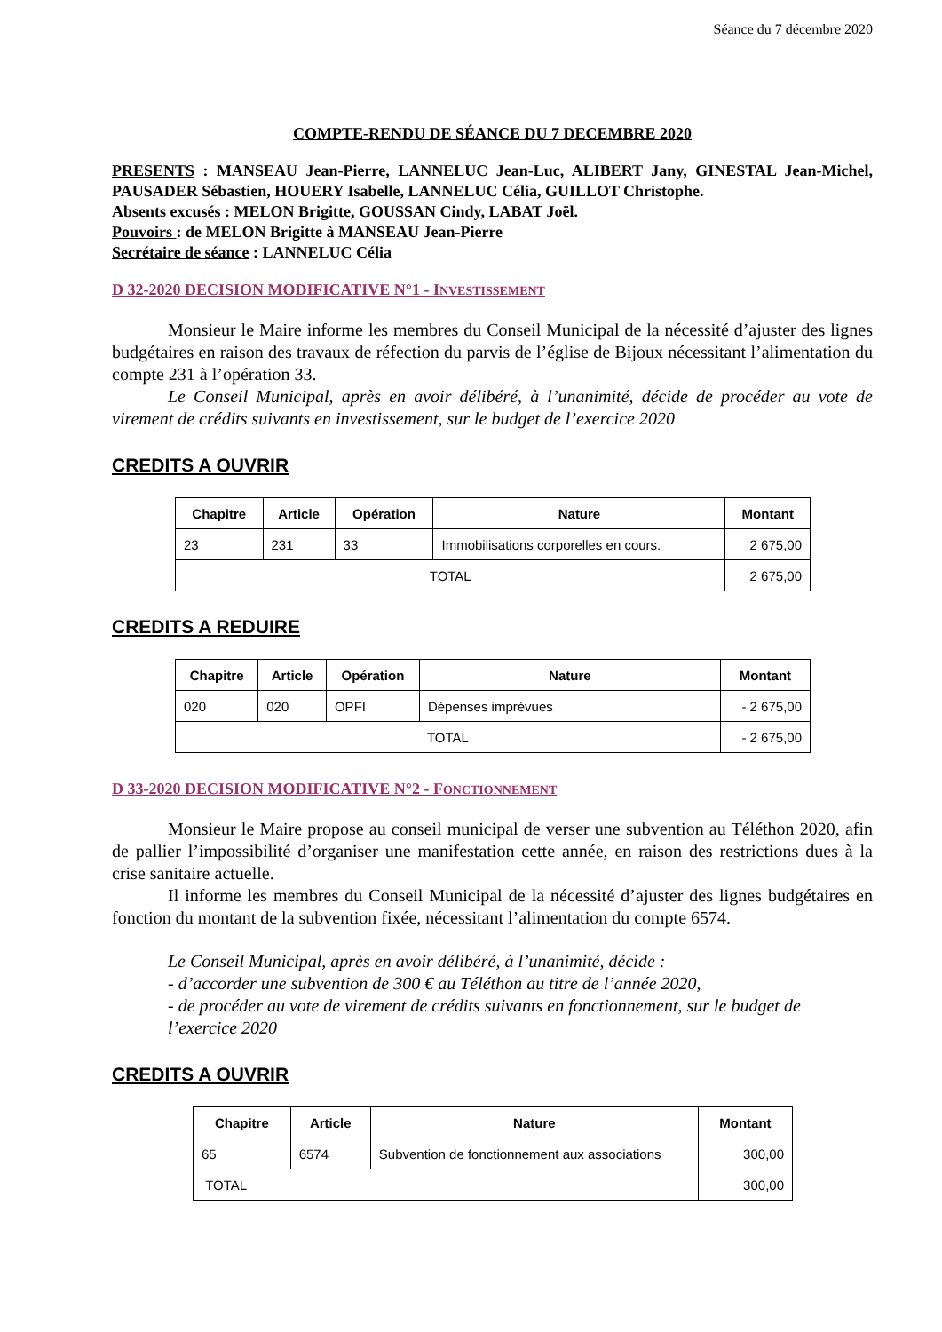Séance du 7 décembre 2020
COMPTE-RENDU DE SÉANCE DU 7 DECEMBRE 2020
PRESENTS : MANSEAU Jean-Pierre, LANNELUC Jean-Luc, ALIBERT Jany, GINESTAL Jean-Michel, PAUSADER Sébastien, HOUERY Isabelle, LANNELUC Célia, GUILLOT Christophe.
Absents excusés : MELON Brigitte, GOUSSAN Cindy, LABAT Joël.
Pouvoirs : de MELON Brigitte à MANSEAU Jean-Pierre
Secrétaire de séance : LANNELUC Célia
D 32-2020 DECISION MODIFICATIVE N°1 - INVESTISSEMENT
Monsieur le Maire informe les membres du Conseil Municipal de la nécessité d’ajuster des lignes budgétaires en raison des travaux de réfection du parvis de l’église de Bijoux nécessitant l’alimentation du compte 231 à l’opération 33.
Le Conseil Municipal, après en avoir délibéré, à l’unanimité, décide de procéder au vote de virement de crédits suivants en investissement, sur le budget de l’exercice 2020
CREDITS A OUVRIR
| Chapitre | Article | Opération | Nature | Montant |
| --- | --- | --- | --- | --- |
| 23 | 231 | 33 | Immobilisations corporelles en cours. | 2 675,00 |
| TOTAL | | | | 2 675,00 |
CREDITS A REDUIRE
| Chapitre | Article | Opération | Nature | Montant |
| --- | --- | --- | --- | --- |
| 020 | 020 | OPFI | Dépenses imprévues | - 2 675,00 |
| TOTAL | | | | - 2 675,00 |
D 33-2020 DECISION MODIFICATIVE N°2 - FONCTIONNEMENT
Monsieur le Maire propose au conseil municipal de verser une subvention au Téléthon 2020, afin de pallier l’impossibilité d’organiser une manifestation cette année, en raison des restrictions dues à la crise sanitaire actuelle.
Il informe les membres du Conseil Municipal de la nécessité d’ajuster des lignes budgétaires en fonction du montant de la subvention fixée, nécessitant l’alimentation du compte 6574.
Le Conseil Municipal, après en avoir délibéré, à l’unanimité, décide :
- d’accorder une subvention de 300 € au Téléthon au titre de l’année 2020,
- de procéder au vote de virement de crédits suivants en fonctionnement, sur le budget de l’exercice 2020
CREDITS A OUVRIR
| Chapitre | Article | Nature | Montant |
| --- | --- | --- | --- |
| 65 | 6574 | Subvention de fonctionnement aux associations | 300,00 |
| TOTAL | | | 300,00 |